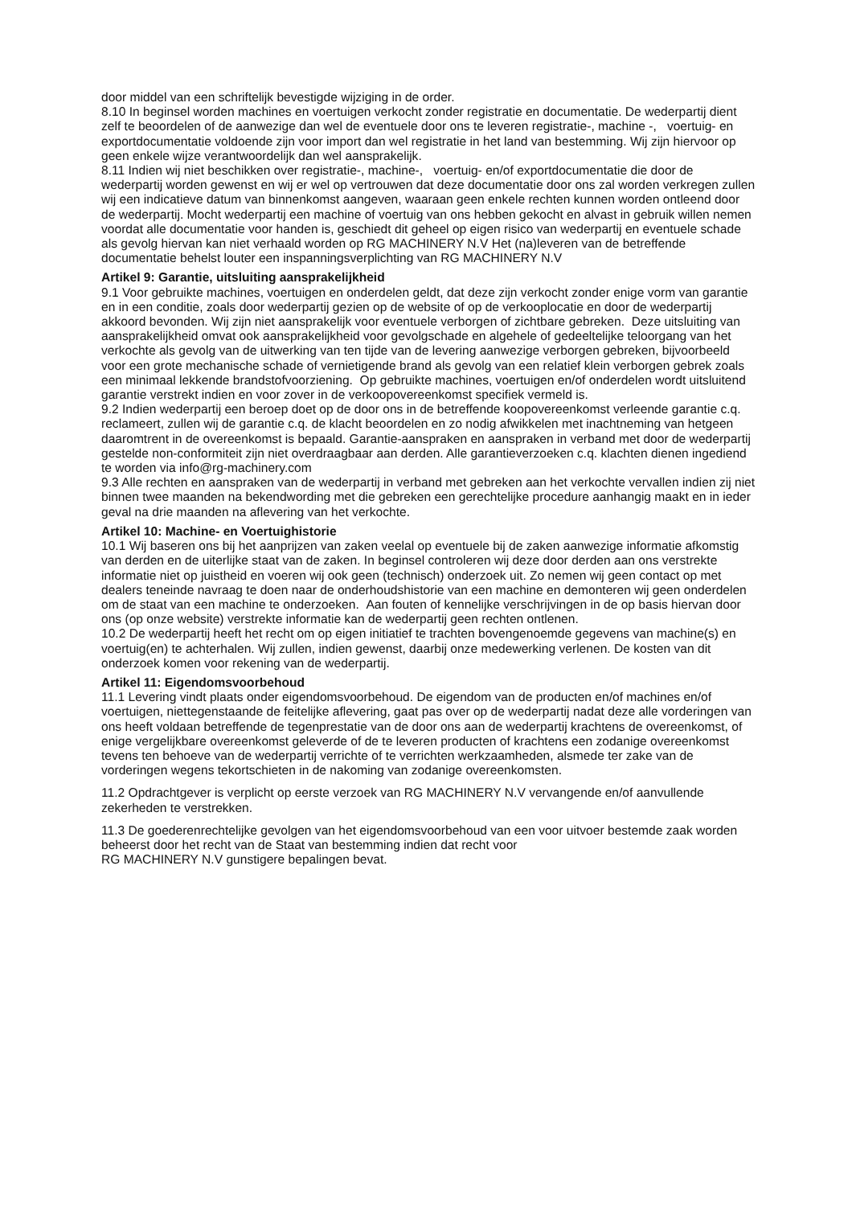door middel van een schriftelijk bevestigde wijziging in de order.
8.10 In beginsel worden machines en voertuigen verkocht zonder registratie en documentatie. De wederpartij dient zelf te beoordelen of de aanwezige dan wel de eventuele door ons te leveren registratie-, machine -, voertuig- en exportdocumentatie voldoende zijn voor import dan wel registratie in het land van bestemming. Wij zijn hiervoor op geen enkele wijze verantwoordelijk dan wel aansprakelijk.
8.11 Indien wij niet beschikken over registratie-, machine-, voertuig- en/of exportdocumentatie die door de wederpartij worden gewenst en wij er wel op vertrouwen dat deze documentatie door ons zal worden verkregen zullen wij een indicatieve datum van binnenkomst aangeven, waaraan geen enkele rechten kunnen worden ontleend door de wederpartij. Mocht wederpartij een machine of voertuig van ons hebben gekocht en alvast in gebruik willen nemen voordat alle documentatie voor handen is, geschiedt dit geheel op eigen risico van wederpartij en eventuele schade als gevolg hiervan kan niet verhaald worden op RG MACHINERY N.V Het (na)leveren van de betreffende documentatie behelst louter een inspanningsverplichting van RG MACHINERY N.V
Artikel 9: Garantie, uitsluiting aansprakelijkheid
9.1 Voor gebruikte machines, voertuigen en onderdelen geldt, dat deze zijn verkocht zonder enige vorm van garantie en in een conditie, zoals door wederpartij gezien op de website of op de verkooplocatie en door de wederpartij akkoord bevonden. Wij zijn niet aansprakelijk voor eventuele verborgen of zichtbare gebreken. Deze uitsluiting van aansprakelijkheid omvat ook aansprakelijkheid voor gevolgschade en algehele of gedeeltelijke teloorgang van het verkochte als gevolg van de uitwerking van ten tijde van de levering aanwezige verborgen gebreken, bijvoorbeeld voor een grote mechanische schade of vernietigende brand als gevolg van een relatief klein verborgen gebrek zoals een minimaal lekkende brandstofvoorziening. Op gebruikte machines, voertuigen en/of onderdelen wordt uitsluitend garantie verstrekt indien en voor zover in de verkoopovereenkomst specifiek vermeld is.
9.2 Indien wederpartij een beroep doet op de door ons in de betreffende koopovereenkomst verleende garantie c.q. reclameert, zullen wij de garantie c.q. de klacht beoordelen en zo nodig afwikkelen met inachtneming van hetgeen daaromtrent in de overeenkomst is bepaald. Garantie-aanspraken en aanspraken in verband met door de wederpartij gestelde non-conformiteit zijn niet overdraagbaar aan derden. Alle garantieverzoeken c.q. klachten dienen ingediend te worden via info@rg-machinery.com
9.3 Alle rechten en aanspraken van de wederpartij in verband met gebreken aan het verkochte vervallen indien zij niet binnen twee maanden na bekendwording met die gebreken een gerechtelijke procedure aanhangig maakt en in ieder geval na drie maanden na aflevering van het verkochte.
Artikel 10: Machine- en Voertuighistorie
10.1 Wij baseren ons bij het aanprijzen van zaken veelal op eventuele bij de zaken aanwezige informatie afkomstig van derden en de uiterlijke staat van de zaken. In beginsel controleren wij deze door derden aan ons verstrekte informatie niet op juistheid en voeren wij ook geen (technisch) onderzoek uit. Zo nemen wij geen contact op met dealers teneinde navraag te doen naar de onderhoudshistorie van een machine en demonteren wij geen onderdelen om de staat van een machine te onderzoeken. Aan fouten of kennelijke verschrijvingen in de op basis hiervan door ons (op onze website) verstrekte informatie kan de wederpartij geen rechten ontlenen.
10.2 De wederpartij heeft het recht om op eigen initiatief te trachten bovengenoemde gegevens van machine(s) en voertuig(en) te achterhalen. Wij zullen, indien gewenst, daarbij onze medewerking verlenen. De kosten van dit onderzoek komen voor rekening van de wederpartij.
Artikel 11: Eigendomsvoorbehoud
11.1 Levering vindt plaats onder eigendomsvoorbehoud. De eigendom van de producten en/of machines en/of voertuigen, niettegenstaande de feitelijke aflevering, gaat pas over op de wederpartij nadat deze alle vorderingen van ons heeft voldaan betreffende de tegenprestatie van de door ons aan de wederpartij krachtens de overeenkomst, of enige vergelijkbare overeenkomst geleverde of de te leveren producten of krachtens een zodanige overeenkomst tevens ten behoeve van de wederpartij verrichte of te verrichten werkzaamheden, alsmede ter zake van de vorderingen wegens tekortschieten in de nakoming van zodanige overeenkomsten.
11.2 Opdrachtgever is verplicht op eerste verzoek van RG MACHINERY N.V vervangende en/of aanvullende zekerheden te verstrekken.
11.3 De goederenrechtelijke gevolgen van het eigendomsvoorbehoud van een voor uitvoer bestemde zaak worden beheerst door het recht van de Staat van bestemming indien dat recht voor
RG MACHINERY N.V gunstigere bepalingen bevat.